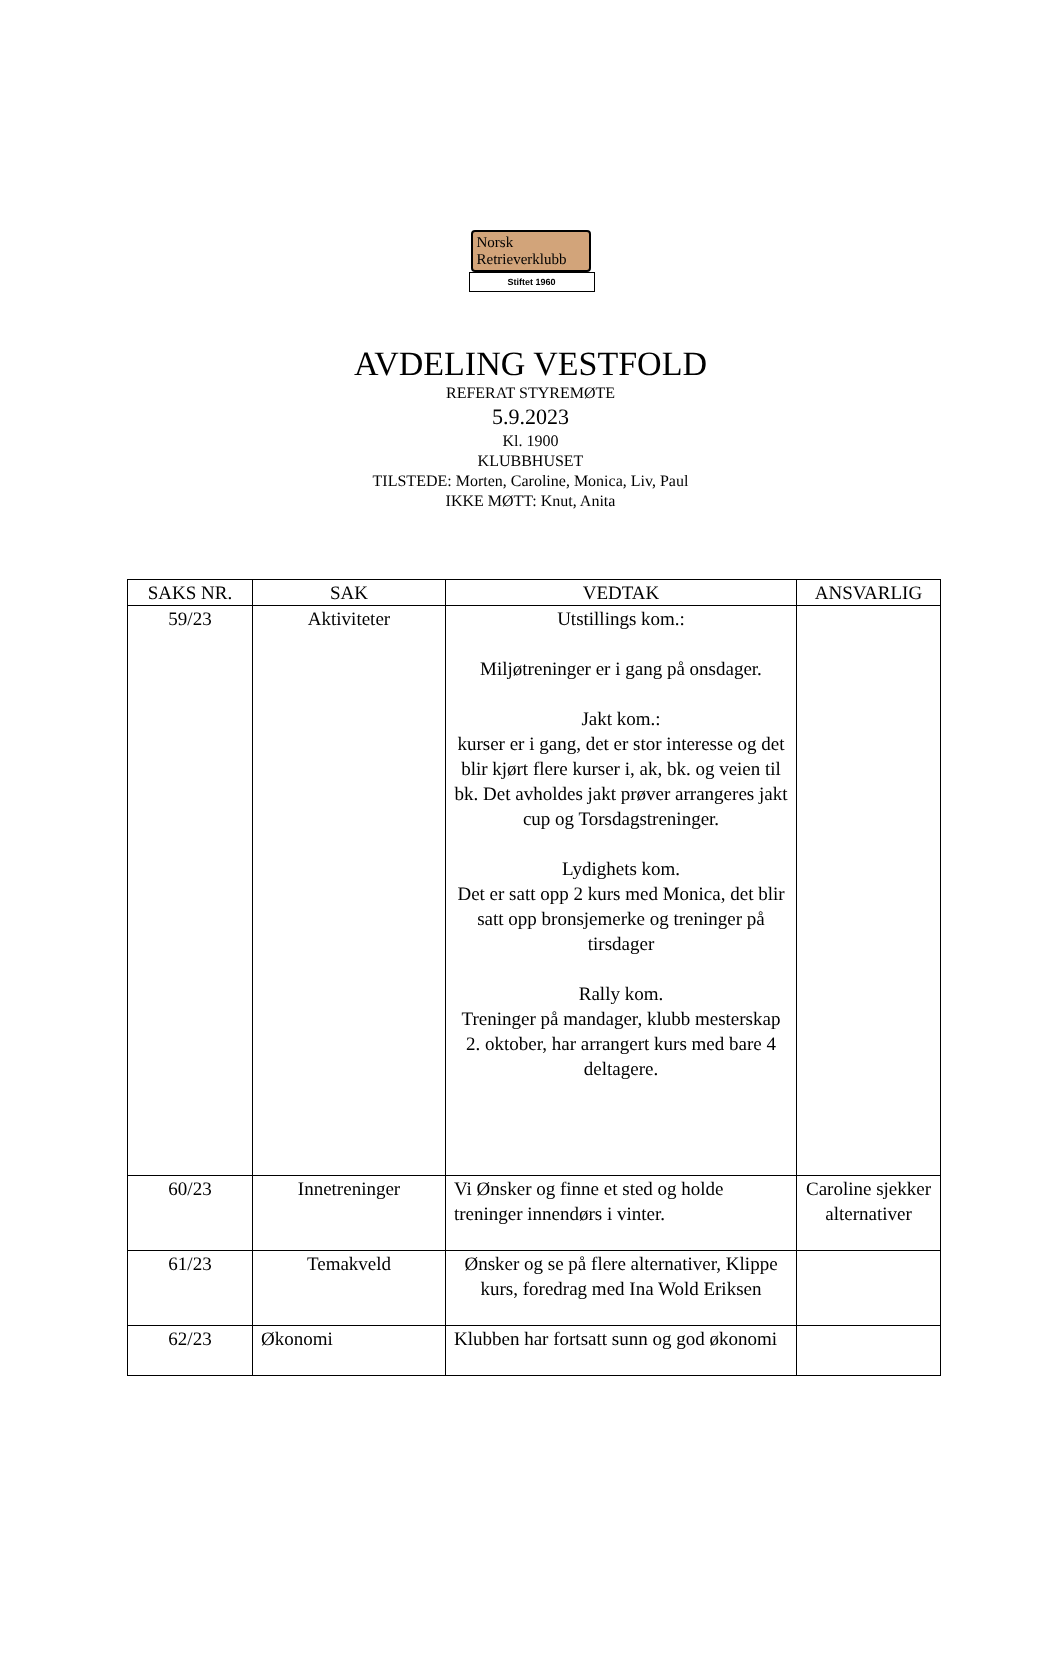Norsk
Retrieverklubb
Stiftet 1960
AVDELING VESTFOLD
REFERAT STYREMØTE
5.9.2023
Kl. 1900
KLUBBHUSET
TILSTEDE: Morten, Caroline, Monica, Liv, Paul
IKKE MØTT: Knut, Anita
| SAKS NR. | SAK | VEDTAK | ANSVARLIG |
| --- | --- | --- | --- |
| 59/23 | Aktiviteter | Utstillings kom.: Miljøtreninger er i gang på onsdager. Jakt kom.: kurser er i gang, det er stor interesse og det blir kjørt flere kurser i, ak, bk. og veien til bk. Det avholdes jakt prøver arrangeres jakt cup og Torsdagstreninger. Lydighets kom. Det er satt opp 2 kurs med Monica, det blir satt opp bronsjemerke og treninger på tirsdager Rally kom. Treninger på mandager, klubb mesterskap 2. oktober, har arrangert kurs med bare 4 deltagere. | |
| 60/23 | Innetreninger | Vi Ønsker og finne et sted og holde treninger innendørs i vinter. | Caroline sjekker alternativer |
| 61/23 | Temakveld | Ønsker og se på flere alternativer, Klippe kurs, foredrag med Ina Wold Eriksen | |
| 62/23 | Økonomi | Klubben har fortsatt sunn og god økonomi | |